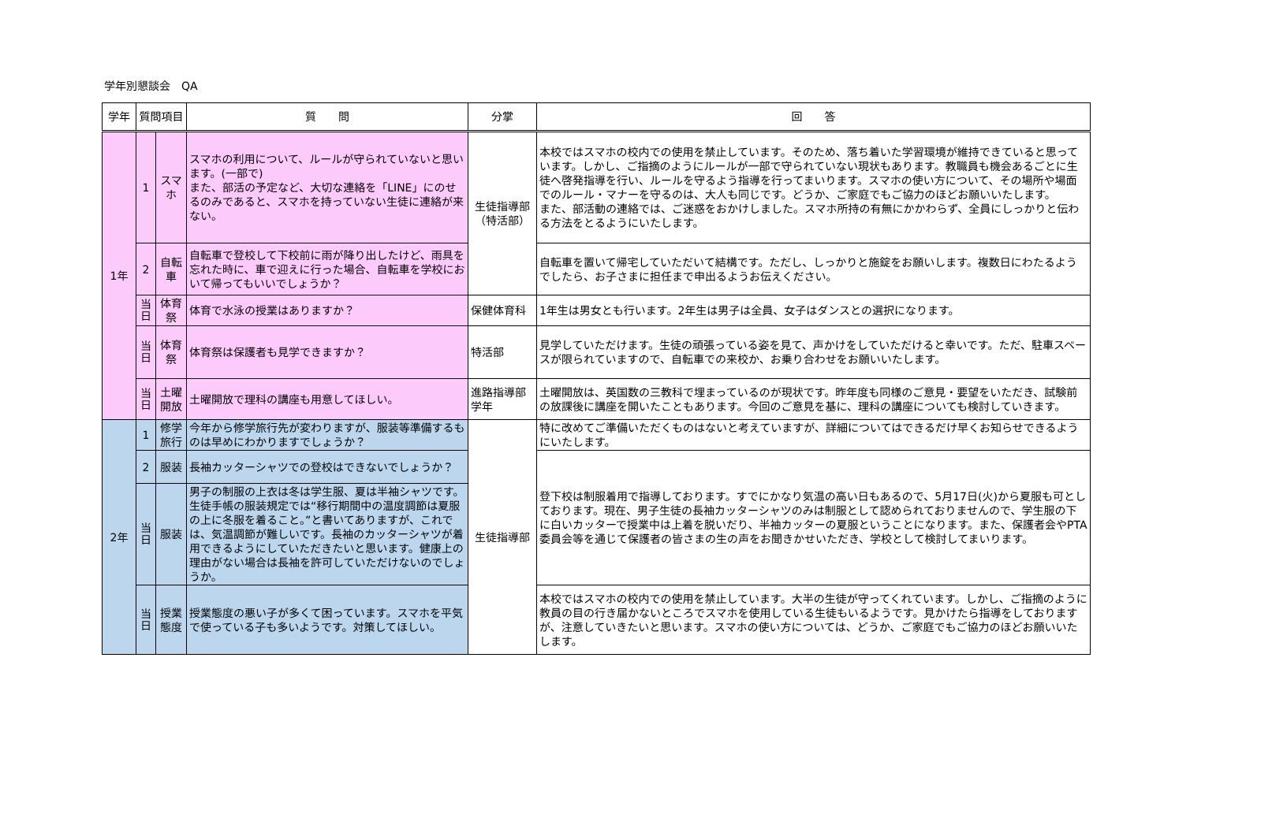学年別懇談会　QA
| 学年 | 質問項目 | | 質 問 | 分掌 | 回 答 |
| --- | --- | --- | --- | --- | --- |
| 1年 | 1 | スマホ | スマホの利用について、ルールが守られていないと思います。(一部で) また、部活の予定など、大切な連絡を「LINE」にのせるのみであると、スマホを持っていない生徒に連絡が来ない。 | 生徒指導部 （特活部） | 本校ではスマホの校内での使用を禁止しています。そのため、落ち着いた学習環境が維持できていると思っています。しかし、ご指摘のようにルールが一部で守られていない現状もあります。教職員も機会あるごとに生徒へ啓発指導を行い、ルールを守るよう指導を行ってまいります。スマホの使い方について、その場所や場面でのルール・マナーを守るのは、大人も同じです。どうか、ご家庭でもご協力のほどお願いいたします。 また、部活動の連絡では、ご迷惑をおかけしました。スマホ所持の有無にかかわらず、全員にしっかりと伝わる方法をとるようにいたします。 |
| | 2 | 自転車 | 自転車で登校して下校前に雨が降り出したけど、雨具を忘れた時に、車で迎えに行った場合、自転車を学校において帰ってもいいでしょうか？ | | 自転車を置いて帰宅していただいて結構です。ただし、しっかりと施錠をお願いします。複数日にわたるようでしたら、お子さまに担任まで申出るようお伝えください。 |
| | 当 日 | 体育祭 | 体育で水泳の授業はありますか？ | 保健体育科 | 1年生は男女とも行います。2年生は男子は全員、女子はダンスとの選択になります。 |
| | 当 日 | 体育祭 | 体育祭は保護者も見学できますか？ | 特活部 | 見学していただけます。生徒の頑張っている姿を見て、声かけをしていただけると幸いです。ただ、駐車スペースが限られていますので、自転車での来校か、お乗り合わせをお願いいたします。 |
| | 当 日 | 土曜開放 | 土曜開放で理科の講座も用意してほしい。 | 進路指導部 学年 | 土曜開放は、英国数の三教科で埋まっているのが現状です。昨年度も同様のご意見・要望をいただき、試験前の放課後に講座を開いたこともあります。今回のご意見を基に、理科の講座についても検討していきます。 |
| 2年 | 1 | 修学旅行 | 今年から修学旅行先が変わりますが、服装等準備するものは早めにわかりますでしょうか？ | 生徒指導部 | 特に改めてご準備いただくものはないと考えていますが、詳細についてはできるだけ早くお知らせできるようにいたします。 |
| | 2 | 服装 | 長袖カッターシャツでの登校はできないでしょうか？ | | 登下校は制服着用で指導しております。すでにかなり気温の高い日もあるので、5月17日(火)から夏服も可としております。現在、男子生徒の長袖カッターシャツのみは制服として認められておりませんので、学生服の下に白いカッターで授業中は上着を脱いだり、半袖カッターの夏服ということになります。また、保護者会やPTA委員会等を通じて保護者の皆さまの生の声をお聞きかせいただき、学校として検討してまいります。 |
| | 当 日 | 服装 | 男子の制服の上衣は冬は学生服、夏は半袖シャツです。生徒手帳の服装規定では“移行期間中の温度調節は夏服の上に冬服を着ること。”と書いてありますが、これでは、気温調節が難しいです。長袖のカッターシャツが着用できるようにしていただきたいと思います。健康上の理由がない場合は長袖を許可していただけないのでしょうか。 | | |
| | 当 日 | 授業態度 | 授業態度の悪い子が多くて困っています。スマホを平気で使っている子も多いようです。対策してほしい。 | | 本校ではスマホの校内での使用を禁止しています。大半の生徒が守ってくれています。しかし、ご指摘のように教員の目の行き届かないところでスマホを使用している生徒もいるようです。見かけたら指導をしておりますが、注意していきたいと思います。スマホの使い方については、どうか、ご家庭でもご協力のほどお願いいたします。 |